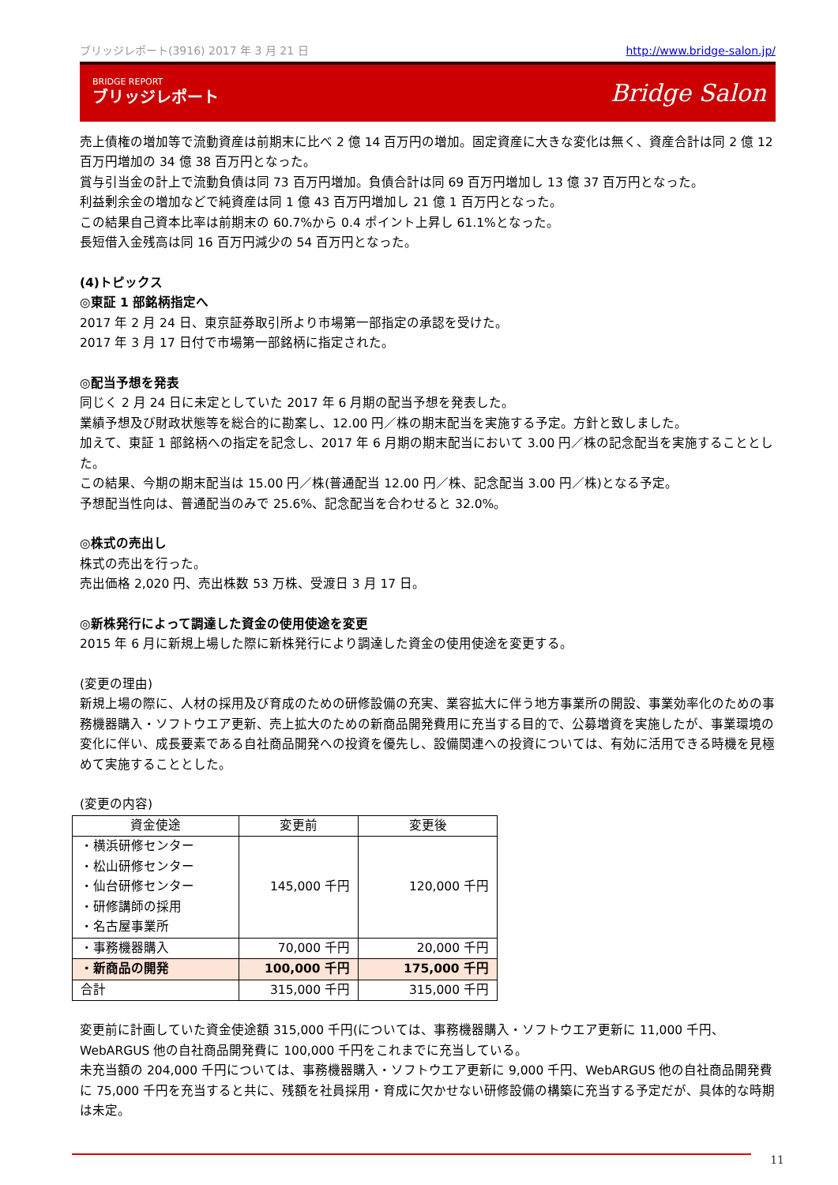ブリッジレポート(3916) 2017 年 3 月 21 日 http://www.bridge-salon.jp/
BRIDGE REPORT
ブリッジレポート
Bridge Salon
売上債権の増加等で流動資産は前期末に比べ 2 億 14 百万円の増加。固定資産に大きな変化は無く、資産合計は同 2 億 12 百万円増加の 34 億 38 百万円となった。
賞与引当金の計上で流動負債は同 73 百万円増加。負債合計は同 69 百万円増加し 13 億 37 百万円となった。
利益剰余金の増加などで純資産は同 1 億 43 百万円増加し 21 億 1 百万円となった。
この結果自己資本比率は前期末の 60.7%から 0.4 ポイント上昇し 61.1%となった。
長短借入金残高は同 16 百万円減少の 54 百万円となった。
(4)トピックス
◎東証 1 部銘柄指定へ
2017 年 2 月 24 日、東京証券取引所より市場第一部指定の承認を受けた。
2017 年 3 月 17 日付で市場第一部銘柄に指定された。
◎配当予想を発表
同じく 2 月 24 日に未定としていた 2017 年 6 月期の配当予想を発表した。
業績予想及び財政状態等を総合的に勘案し、12.00 円／株の期末配当を実施する予定。方針と致しました。
加えて、東証 1 部銘柄への指定を記念し、2017 年 6 月期の期末配当において 3.00 円／株の記念配当を実施することとした。
この結果、今期の期末配当は 15.00 円／株(普通配当 12.00 円／株、記念配当 3.00 円／株)となる予定。
予想配当性向は、普通配当のみで 25.6%、記念配当を合わせると 32.0%。
◎株式の売出し
株式の売出を行った。
売出価格 2,020 円、売出株数 53 万株、受渡日 3 月 17 日。
◎新株発行によって調達した資金の使用使途を変更
2015 年 6 月に新規上場した際に新株発行により調達した資金の使用使途を変更する。
(変更の理由)
新規上場の際に、人材の採用及び育成のための研修設備の充実、業容拡大に伴う地方事業所の開設、事業効率化のための事務機器購入・ソフトウエア更新、売上拡大のための新商品開発費用に充当する目的で、公募増資を実施したが、事業環境の変化に伴い、成長要素である自社商品開発への投資を優先し、設備関連への投資については、有効に活用できる時機を見極めて実施することとした。
(変更の内容)
| 資金使途 | 変更前 | 変更後 |
| --- | --- | --- |
| ・横浜研修センター ・松山研修センター ・仙台研修センター ・研修講師の採用 ・名古屋事業所 | 145,000 千円 | 120,000 千円 |
| ・事務機器購入 | 70,000 千円 | 20,000 千円 |
| ・新商品の開発 | 100,000 千円 | 175,000 千円 |
| 合計 | 315,000 千円 | 315,000 千円 |
変更前に計画していた資金使途額 315,000 千円(については、事務機器購入・ソフトウエア更新に 11,000 千円、WebARGUS 他の自社商品開発費に 100,000 千円をこれまでに充当している。
未充当額の 204,000 千円については、事務機器購入・ソフトウエア更新に 9,000 千円、WebARGUS 他の自社商品開発費に 75,000 千円を充当すると共に、残額を社員採用・育成に欠かせない研修設備の構築に充当する予定だが、具体的な時期は未定。
11